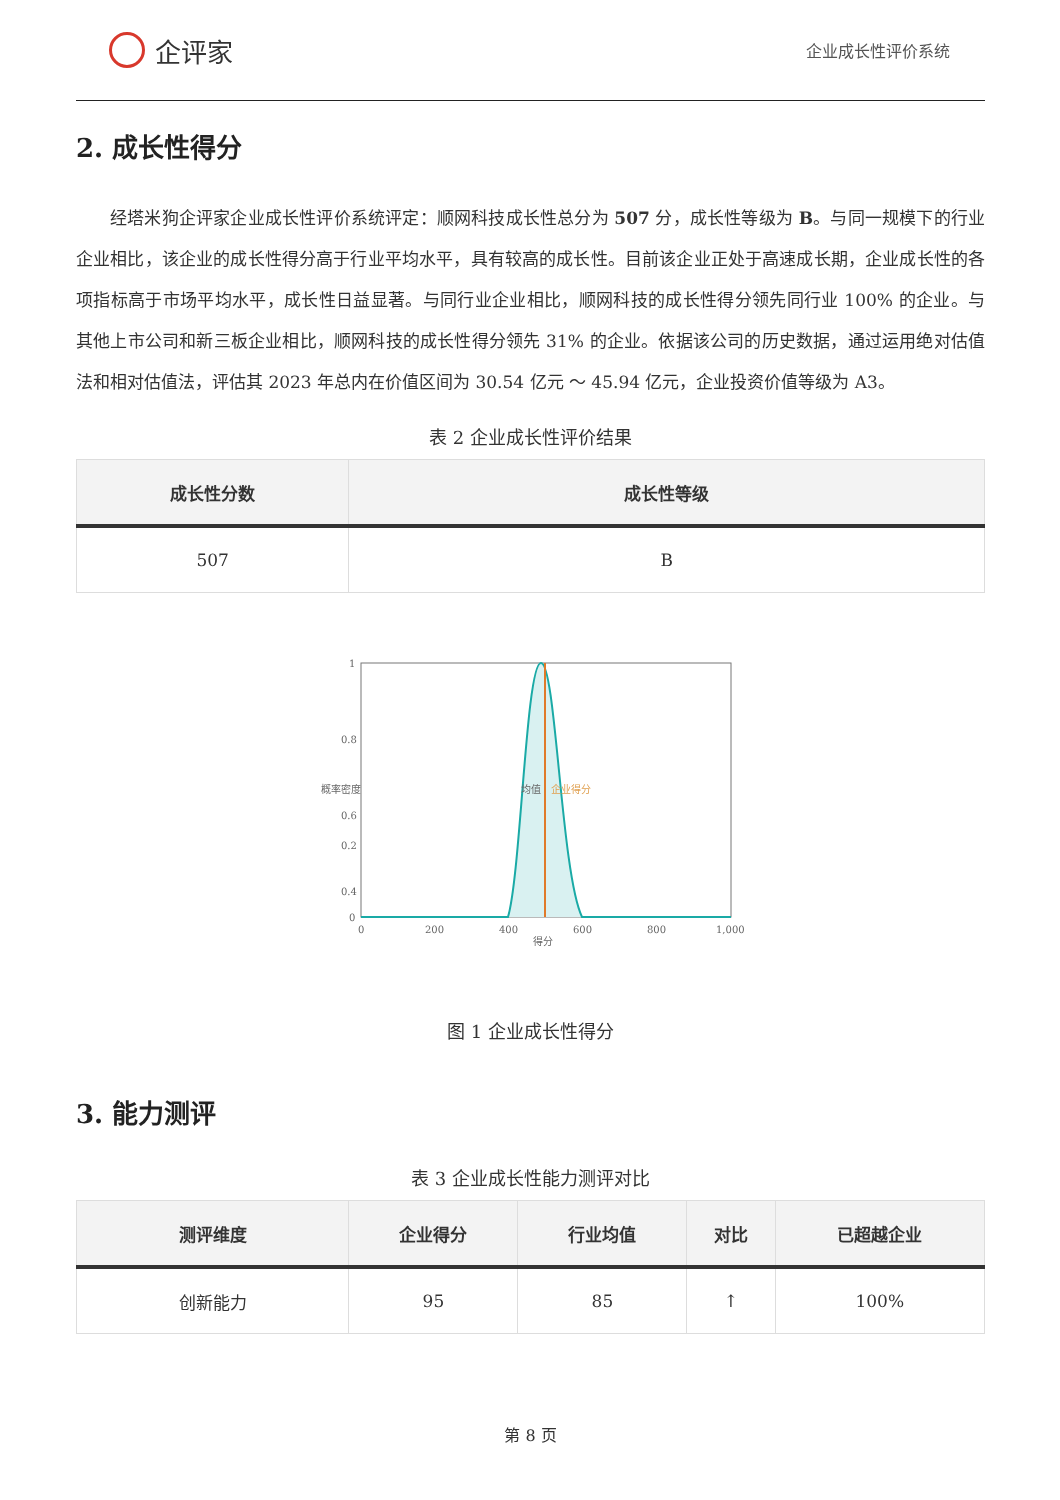企评家
企业成长性评价系统
2. 成长性得分
经塔米狗企评家企业成长性评价系统评定：顺网科技成长性总分为 507 分，成长性等级为 B。与同一规模下的行业企业相比，该企业的成长性得分高于行业平均水平，具有较高的成长性。目前该企业正处于高速成长期，企业成长性的各项指标高于市场平均水平，成长性日益显著。与同行业企业相比，顺网科技的成长性得分领先同行业 100% 的企业。与其他上市公司和新三板企业相比，顺网科技的成长性得分领先 31% 的企业。依据该公司的历史数据，通过运用绝对估值法和相对估值法，评估其 2023 年总内在价值区间为 30.54 亿元 ～ 45.94 亿元，企业投资价值等级为 A3。
表 2 企业成长性评价结果
| 成长性分数 | 成长性等级 |
| --- | --- |
| 507 | B |
1
0.8
0.6
0.4
0.2
0
0
200
400
600
800
1,000
得分
概率密度
均值
企业得分
图 1 企业成长性得分
3. 能力测评
表 3 企业成长性能力测评对比
| 测评维度 | 企业得分 | 行业均值 | 对比 | 已超越企业 |
| --- | --- | --- | --- | --- |
| 创新能力 | 95 | 85 | ↑ | 100% |
第 8 页